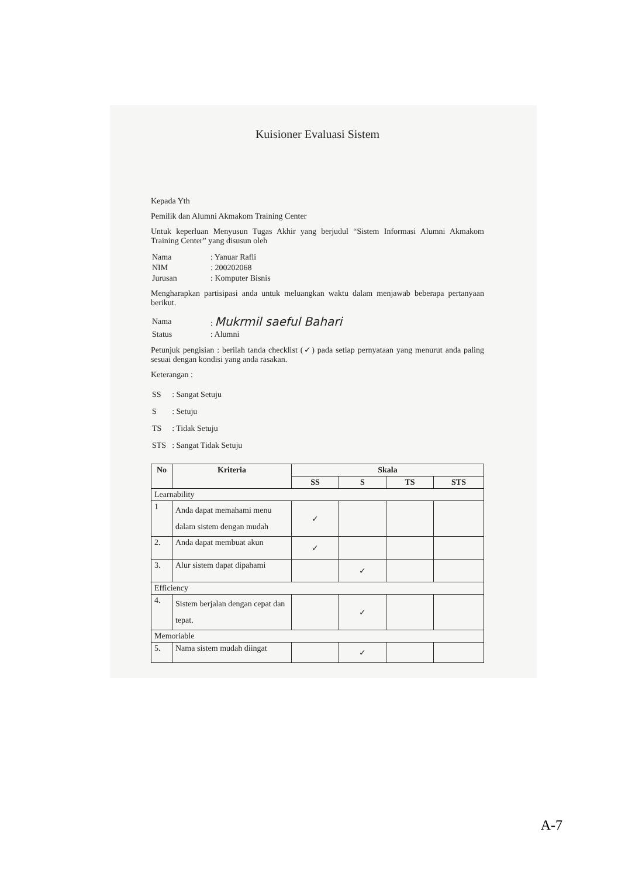Kuisioner Evaluasi Sistem
Kepada Yth
Pemilik dan Alumni Akmakom Training Center
Untuk keperluan Menyusun Tugas Akhir yang berjudul “Sistem Informasi Alumni Akmakom Training Center” yang disusun oleh
| Nama | : Yanuar Rafli |
| NIM | : 200202068 |
| Jurusan | : Komputer Bisnis |
Mengharapkan partisipasi anda untuk meluangkan waktu dalam menjawab beberapa pertanyaan berikut.
| Nama | : Mukrmil saeful Bahari |
| Status | : Alumni |
Petunjuk pengisian : berilah tanda checklist (✓) pada setiap pernyataan yang menurut anda paling sesuai dengan kondisi yang anda rasakan.
Keterangan :
| SS | : Sangat Setuju |
| S | : Setuju |
| TS | : Tidak Setuju |
| STS | : Sangat Tidak Setuju |
| No | Kriteria | Skala | | | |
| --- | --- | --- | --- | --- | --- |
| | | SS | S | TS | STS |
| Learnability | | | | | |
| 1 | Anda dapat memahami menu dalam sistem dengan mudah | ✓ | | | |
| 2. | Anda dapat membuat akun | ✓ | | | |
| 3. | Alur sistem dapat dipahami | | ✓ | | |
| Efficiency | | | | | |
| 4. | Sistem berjalan dengan cepat dan tepat. | | ✓ | | |
| Memoriable | | | | | |
| 5. | Nama sistem mudah diingat | | ✓ | | |
A-7